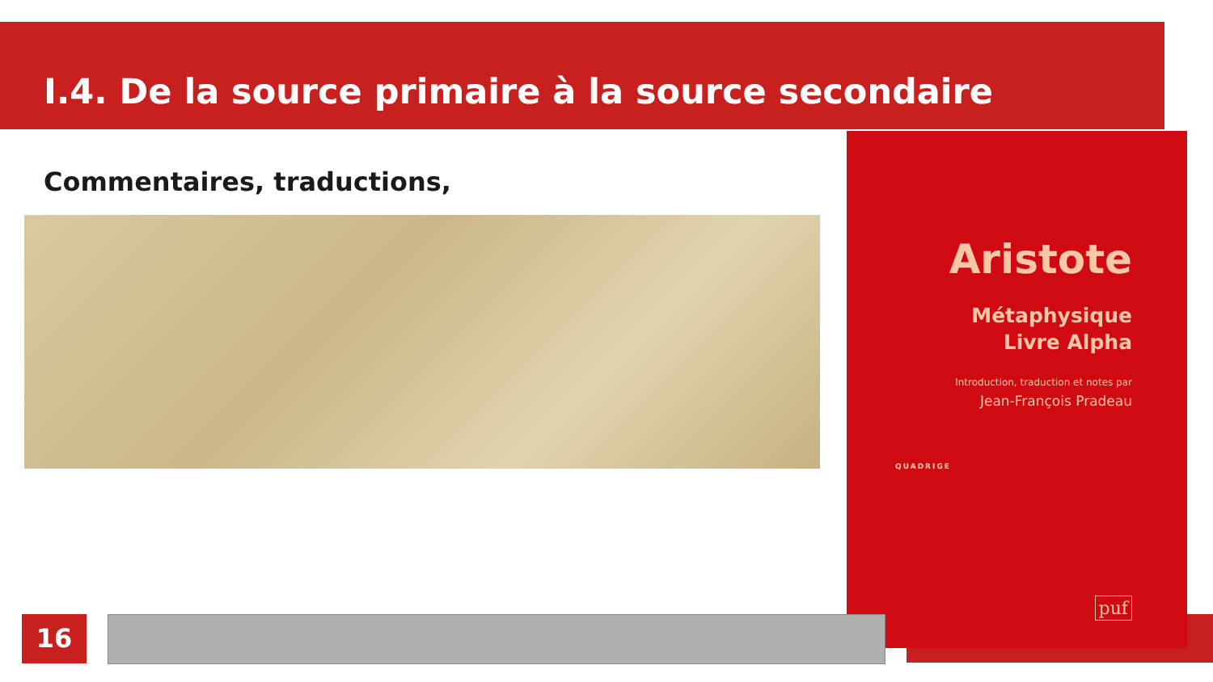I.4. De la source primaire à la source secondaire
Commentaires, traductions,
Aristote
Métaphysique
Livre Alpha
Introduction, traduction et notes par
Jean-François Pradeau
QUADRIGE
puf
16